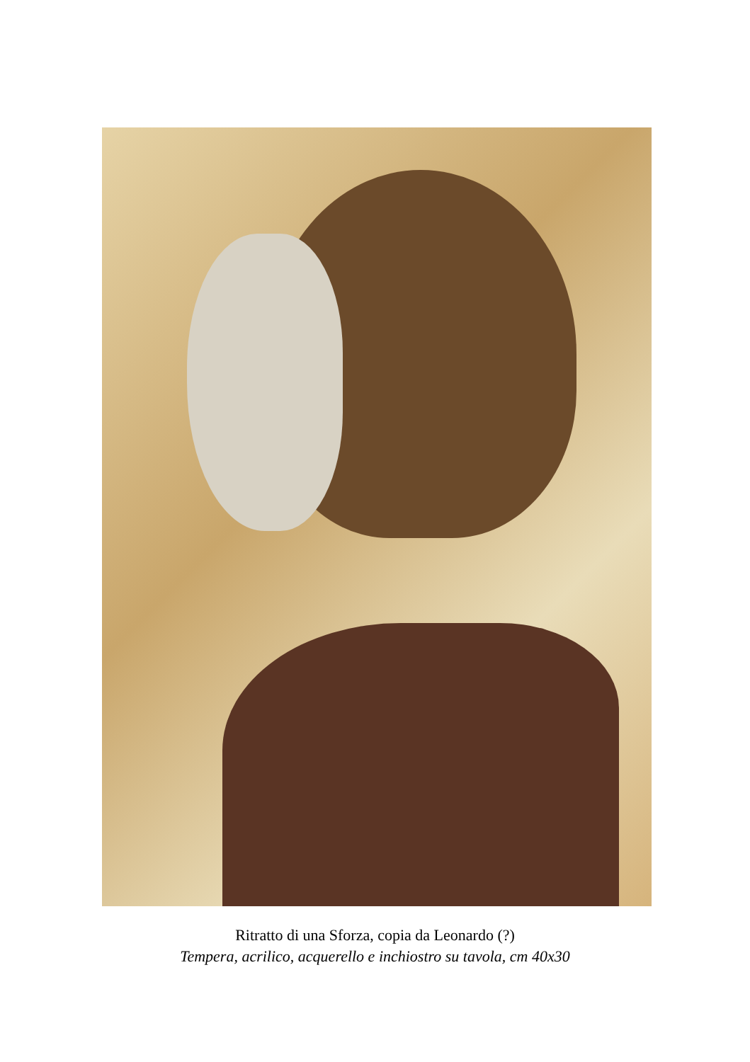Ritratto di una Sforza, copia da Leonardo (?)
Tempera, acrilico, acquerello e inchiostro su tavola, cm 40x30